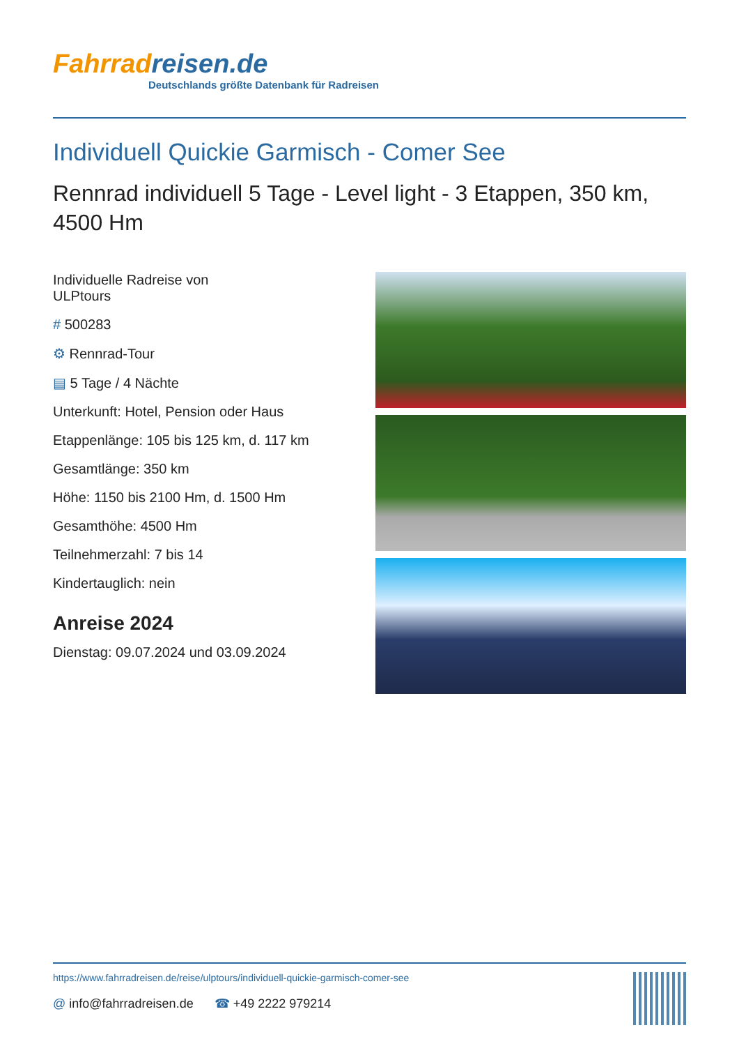Fahrradreisen.de
Deutschlands größte Datenbank für Radreisen
Individuell Quickie Garmisch - Comer See
Rennrad individuell 5 Tage - Level light - 3 Etappen, 350 km, 4500 Hm
Individuelle Radreise von
ULPtours
# 500283
⚙ Rennrad-Tour
▤ 5 Tage / 4 Nächte
Unterkunft: Hotel, Pension oder Haus
Etappenlänge: 105 bis 125 km, d. 117 km
Gesamtlänge: 350 km
Höhe: 1150 bis 2100 Hm, d. 1500 Hm
Gesamthöhe: 4500 Hm
Teilnehmerzahl: 7 bis 14
Kindertauglich: nein
Anreise 2024
Dienstag: 09.07.2024 und 03.09.2024
https://www.fahrradreisen.de/reise/ulptours/individuell-quickie-garmisch-comer-see
@ info@fahrradreisen.de ☎ +49 2222 979214